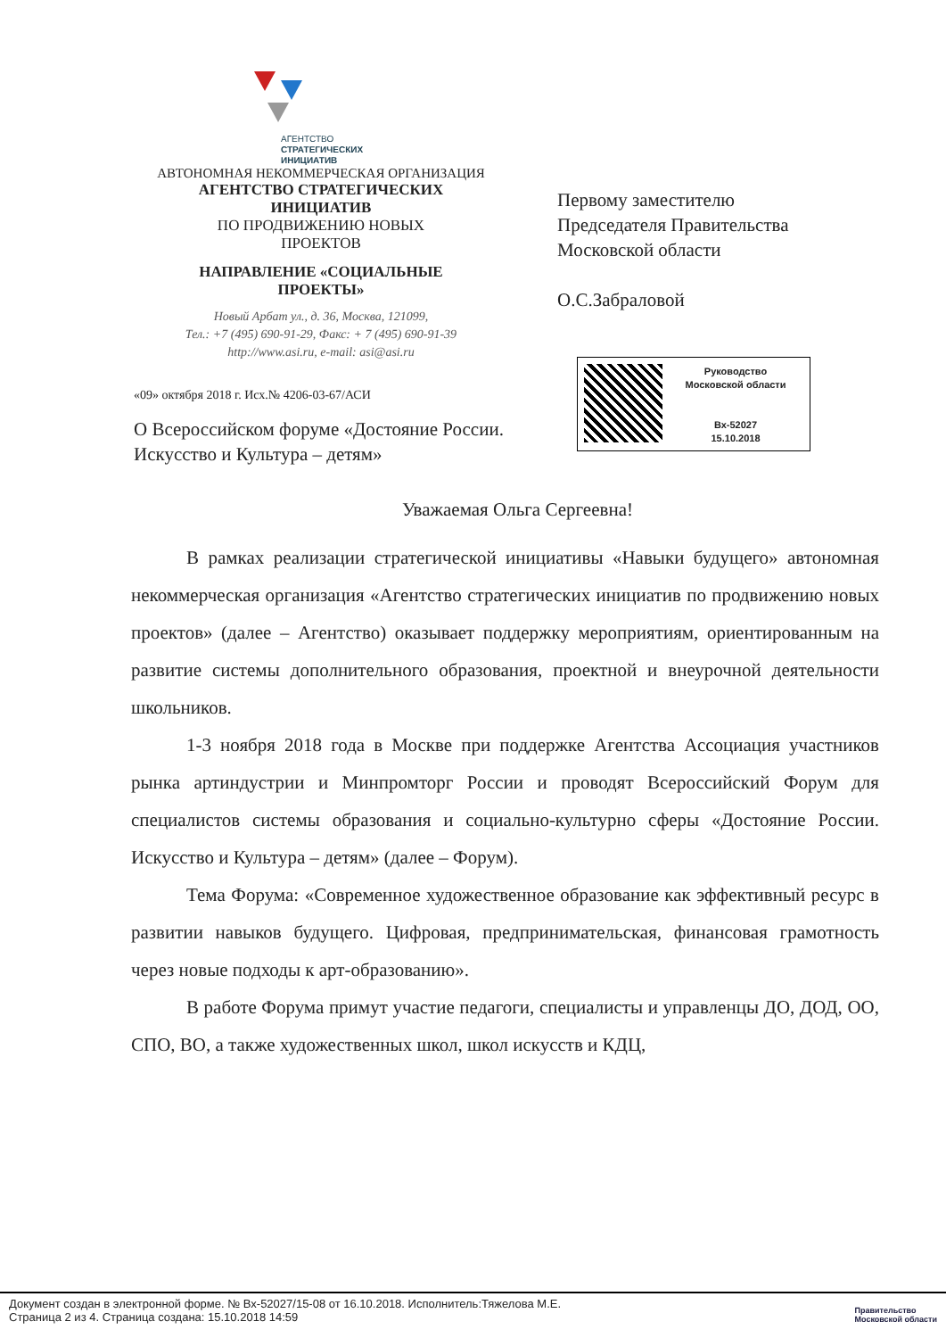АГЕНТСТВО
СТРАТЕГИЧЕСКИХ
ИНИЦИАТИВ
АВТОНОМНАЯ НЕКОММЕРЧЕСКАЯ ОРГАНИЗАЦИЯ
АГЕНТСТВО СТРАТЕГИЧЕСКИХ
ИНИЦИАТИВ
ПО ПРОДВИЖЕНИЮ НОВЫХ
ПРОЕКТОВ
НАПРАВЛЕНИЕ «СОЦИАЛЬНЫЕ
ПРОЕКТЫ»
Новый Арбат ул., д. 36, Москва, 121099,
Тел.: +7 (495) 690-91-29, Факс: + 7 (495) 690-91-39
http://www.asi.ru, e-mail: asi@asi.ru
«09» октября 2018 г. Исх.№ 4206-03-67/АСИ
О Всероссийском форуме «Достояние России. Искусство и Культура – детям»
Первому заместителю
Председателя Правительства
Московской области
О.С.Забраловой
Руководство
Московской области
Вх-52027
15.10.2018
Уважаемая Ольга Сергеевна!
В рамках реализации стратегической инициативы «Навыки будущего» автономная некоммерческая организация «Агентство стратегических инициатив по продвижению новых проектов» (далее – Агентство) оказывает поддержку мероприятиям, ориентированным на развитие системы дополнительного образования, проектной и внеурочной деятельности школьников.
1-3 ноября 2018 года в Москве при поддержке Агентства Ассоциация участников рынка артиндустрии и Минпромторг России и проводят Всероссийский Форум для специалистов системы образования и социально-культурно сферы «Достояние России. Искусство и Культура – детям» (далее – Форум).
Тема Форума: «Современное художественное образование как эффективный ресурс в развитии навыков будущего. Цифровая, предпринимательская, финансовая грамотность через новые подходы к арт-образованию».
В работе Форума примут участие педагоги, специалисты и управленцы ДО, ДОД, ОО, СПО, ВО, а также художественных школ, школ искусств и КДЦ,
Документ создан в электронной форме. № Вх-52027/15-08 от 16.10.2018. Исполнитель:Тяжелова М.Е.
Страница 2 из 4. Страница создана: 15.10.2018 14:59
Правительство
Московской области